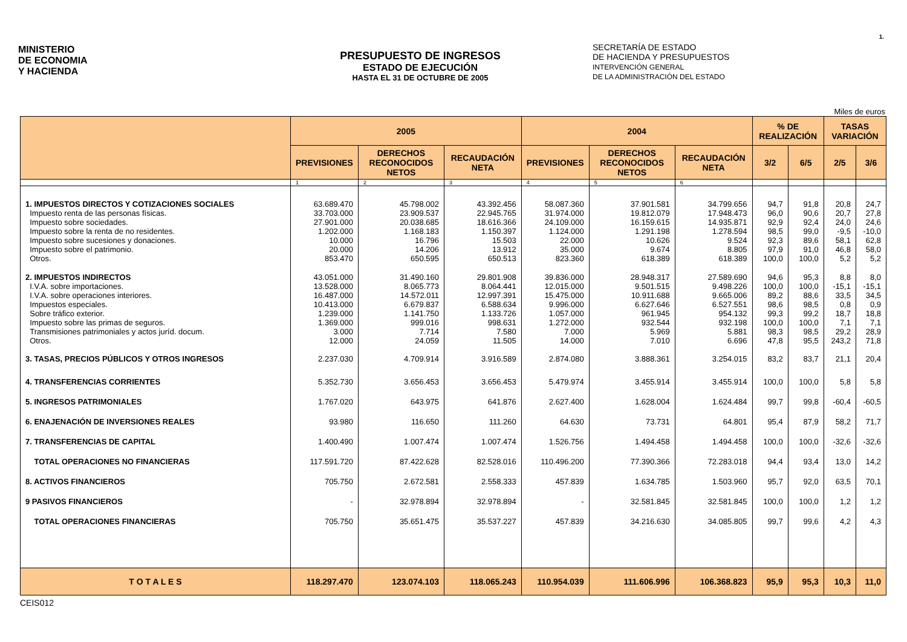1.
MINISTERIO
DE ECONOMIA
Y HACIENDA
PRESUPUESTO DE INGRESOS
ESTADO DE EJECUCIÓN
HASTA EL 31 DE OCTUBRE DE 2005
SECRETARÍA DE ESTADO
DE HACIENDA Y PRESUPUESTOS
INTERVENCIÓN GENERAL
DE LA ADMINISTRACIÓN DEL ESTADO
Miles de euros
| | 2005 | | | 2004 | | | % DE REALIZACIÓN | | TASAS VARIACIÓN | |
| --- | --- | --- | --- | --- | --- | --- | --- | --- | --- | --- |
| | PREVISIONES | DERECHOS RECONOCIDOS NETOS | RECAUDACIÓN NETA | PREVISIONES | DERECHOS RECONOCIDOS NETOS | RECAUDACIÓN NETA | 3/2 | 6/5 | 2/5 | 3/6 |
| | 1 | 2 | 3 | 4 | 5 | 6 | | | | |
| 1. IMPUESTOS DIRECTOS Y COTIZACIONES SOCIALES | 63.689.470 | 45.798.002 | 43.392.456 | 58.087.360 | 37.901.581 | 34.799.656 | 94,7 | 91,8 | 20,8 | 24,7 |
| Impuesto renta de las personas físicas. | 33.703.000 | 23.909.537 | 22.945.765 | 31.974.000 | 19.812.079 | 17.948.473 | 96,0 | 90,6 | 20,7 | 27,8 |
| Impuesto sobre sociedades. | 27.901.000 | 20.038.685 | 18.616.366 | 24.109.000 | 16.159.615 | 14.935.871 | 92,9 | 92,4 | 24,0 | 24,6 |
| Impuesto sobre la renta de no residentes. | 1.202.000 | 1.168.183 | 1.150.397 | 1.124.000 | 1.291.198 | 1.278.594 | 98,5 | 99,0 | -9,5 | -10,0 |
| Impuesto sobre sucesiones y donaciones. | 10.000 | 16.796 | 15.503 | 22.000 | 10.626 | 9.524 | 92,3 | 89,6 | 58,1 | 62,8 |
| Impuesto sobre el patrimonio. | 20.000 | 14.206 | 13.912 | 35.000 | 9.674 | 8.805 | 97,9 | 91,0 | 46,8 | 58,0 |
| Otros. | 853.470 | 650.595 | 650.513 | 823.360 | 618.389 | 618.389 | 100,0 | 100,0 | 5,2 | 5,2 |
| 2. IMPUESTOS INDIRECTOS | 43.051.000 | 31.490.160 | 29.801.908 | 39.836.000 | 28.948.317 | 27.589.690 | 94,6 | 95,3 | 8,8 | 8,0 |
| I.V.A. sobre importaciones. | 13.528.000 | 8.065.773 | 8.064.441 | 12.015.000 | 9.501.515 | 9.498.226 | 100,0 | 100,0 | -15,1 | -15,1 |
| I.V.A. sobre operaciones interiores. | 16.487.000 | 14.572.011 | 12.997.391 | 15.475.000 | 10.911.688 | 9.665.006 | 89,2 | 88,6 | 33,5 | 34,5 |
| Impuestos especiales. | 10.413.000 | 6.679.837 | 6.588.634 | 9.996.000 | 6.627.646 | 6.527.551 | 98,6 | 98,5 | 0,8 | 0,9 |
| Sobre tráfico exterior. | 1.239.000 | 1.141.750 | 1.133.726 | 1.057.000 | 961.945 | 954.132 | 99,3 | 99,2 | 18,7 | 18,8 |
| Impuesto sobre las primas de seguros. | 1.369.000 | 999.016 | 998.631 | 1.272.000 | 932.544 | 932.198 | 100,0 | 100,0 | 7,1 | 7,1 |
| Transmisiones patrimoniales y actos juríd. docum. | 3.000 | 7.714 | 7.580 | 7.000 | 5.969 | 5.881 | 98,3 | 98,5 | 29,2 | 28,9 |
| Otros. | 12.000 | 24.059 | 11.505 | 14.000 | 7.010 | 6.696 | 47,8 | 95,5 | 243,2 | 71,8 |
| 3. TASAS, PRECIOS PÚBLICOS Y OTROS INGRESOS | 2.237.030 | 4.709.914 | 3.916.589 | 2.874.080 | 3.888.361 | 3.254.015 | 83,2 | 83,7 | 21,1 | 20,4 |
| 4. TRANSFERENCIAS CORRIENTES | 5.352.730 | 3.656.453 | 3.656.453 | 5.479.974 | 3.455.914 | 3.455.914 | 100,0 | 100,0 | 5,8 | 5,8 |
| 5. INGRESOS PATRIMONIALES | 1.767.020 | 643.975 | 641.876 | 2.627.400 | 1.628.004 | 1.624.484 | 99,7 | 99,8 | -60,4 | -60,5 |
| 6. ENAJENACIÓN DE INVERSIONES REALES | 93.980 | 116.650 | 111.260 | 64.630 | 73.731 | 64.801 | 95,4 | 87,9 | 58,2 | 71,7 |
| 7. TRANSFERENCIAS DE CAPITAL | 1.400.490 | 1.007.474 | 1.007.474 | 1.526.756 | 1.494.458 | 1.494.458 | 100,0 | 100,0 | -32,6 | -32,6 |
| TOTAL OPERACIONES NO FINANCIERAS | 117.591.720 | 87.422.628 | 82.528.016 | 110.496.200 | 77.390.366 | 72.283.018 | 94,4 | 93,4 | 13,0 | 14,2 |
| 8. ACTIVOS FINANCIEROS | 705.750 | 2.672.581 | 2.558.333 | 457.839 | 1.634.785 | 1.503.960 | 95,7 | 92,0 | 63,5 | 70,1 |
| 9 PASIVOS FINANCIEROS | - | 32.978.894 | 32.978.894 | - | 32.581.845 | 32.581.845 | 100,0 | 100,0 | 1,2 | 1,2 |
| TOTAL OPERACIONES FINANCIERAS | 705.750 | 35.651.475 | 35.537.227 | 457.839 | 34.216.630 | 34.085.805 | 99,7 | 99,6 | 4,2 | 4,3 |
| T O T A L E S | 118.297.470 | 123.074.103 | 118.065.243 | 110.954.039 | 111.606.996 | 106.368.823 | 95,9 | 95,3 | 10,3 | 11,0 |
CEIS012